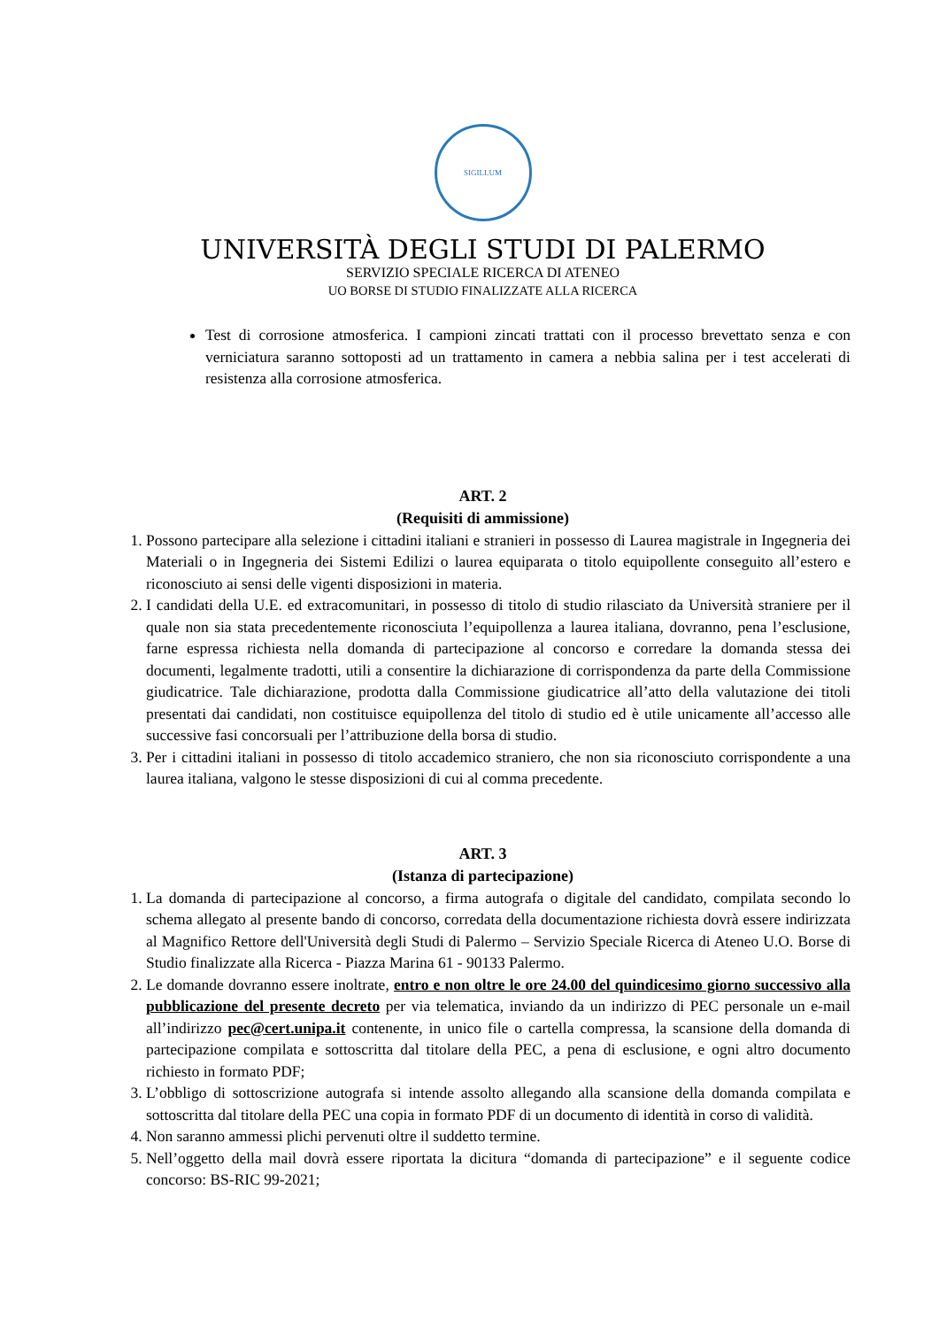SIGILLUM
UNIVERSITÀ DEGLI STUDI DI PALERMO
SERVIZIO SPECIALE RICERCA DI ATENEO
UO BORSE DI STUDIO FINALIZZATE ALLA RICERCA
Test di corrosione atmosferica. I campioni zincati trattati con il processo brevettato senza e con verniciatura saranno sottoposti ad un trattamento in camera a nebbia salina per i test accelerati di resistenza alla corrosione atmosferica.
ART. 2
(Requisiti di ammissione)
1. Possono partecipare alla selezione i cittadini italiani e stranieri in possesso di Laurea magistrale in Ingegneria dei Materiali o in Ingegneria dei Sistemi Edilizi o laurea equiparata o titolo equipollente conseguito all’estero e riconosciuto ai sensi delle vigenti disposizioni in materia.
2. I candidati della U.E. ed extracomunitari, in possesso di titolo di studio rilasciato da Università straniere per il quale non sia stata precedentemente riconosciuta l’equipollenza a laurea italiana, dovranno, pena l’esclusione, farne espressa richiesta nella domanda di partecipazione al concorso e corredare la domanda stessa dei documenti, legalmente tradotti, utili a consentire la dichiarazione di corrispondenza da parte della Commissione giudicatrice. Tale dichiarazione, prodotta dalla Commissione giudicatrice all’atto della valutazione dei titoli presentati dai candidati, non costituisce equipollenza del titolo di studio ed è utile unicamente all’accesso alle successive fasi concorsuali per l’attribuzione della borsa di studio.
3. Per i cittadini italiani in possesso di titolo accademico straniero, che non sia riconosciuto corrispondente a una laurea italiana, valgono le stesse disposizioni di cui al comma precedente.
ART. 3
(Istanza di partecipazione)
1. La domanda di partecipazione al concorso, a firma autografa o digitale del candidato, compilata secondo lo schema allegato al presente bando di concorso, corredata della documentazione richiesta dovrà essere indirizzata al Magnifico Rettore dell'Università degli Studi di Palermo – Servizio Speciale Ricerca di Ateneo U.O. Borse di Studio finalizzate alla Ricerca - Piazza Marina 61 - 90133 Palermo.
2. Le domande dovranno essere inoltrate, entro e non oltre le ore 24.00 del quindicesimo giorno successivo alla pubblicazione del presente decreto per via telematica, inviando da un indirizzo di PEC personale un e-mail all’indirizzo pec@cert.unipa.it contenente, in unico file o cartella compressa, la scansione della domanda di partecipazione compilata e sottoscritta dal titolare della PEC, a pena di esclusione, e ogni altro documento richiesto in formato PDF;
3. L’obbligo di sottoscrizione autografa si intende assolto allegando alla scansione della domanda compilata e sottoscritta dal titolare della PEC una copia in formato PDF di un documento di identità in corso di validità.
4. Non saranno ammessi plichi pervenuti oltre il suddetto termine.
5. Nell’oggetto della mail dovrà essere riportata la dicitura “domanda di partecipazione” e il seguente codice concorso: BS-RIC 99-2021;